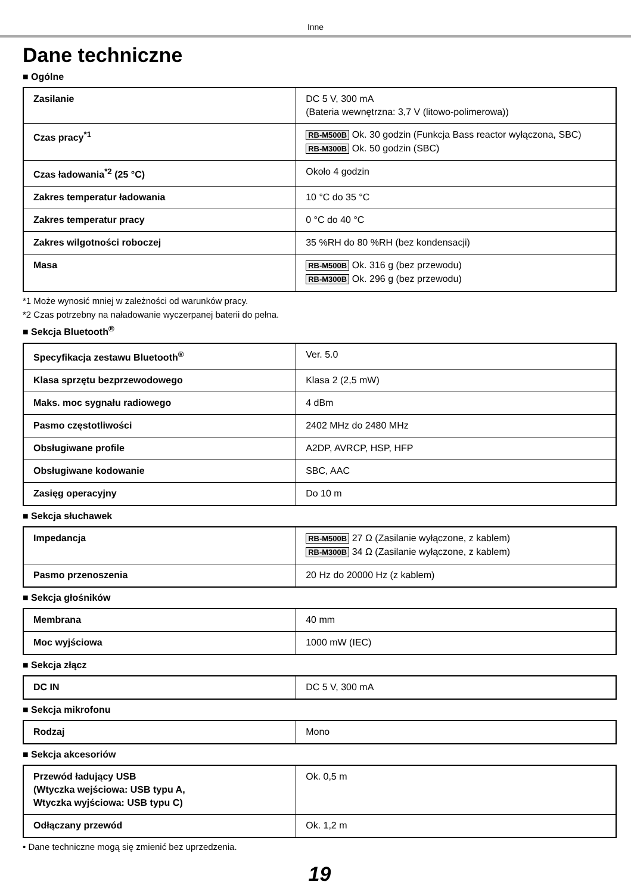Inne
Dane techniczne
■ Ogólne
| Zasilanie | DC 5 V, 300 mA (Bateria wewnętrzna: 3,7 V (litowo-polimerowa)) |
| Czas pracy<sup>*1</sup> | RB-M500B Ok. 30 godzin (Funkcja Bass reactor wyłączona, SBC) RB-M300B Ok. 50 godzin (SBC) |
| Czas ładowania<sup>*2</sup> (25 °C) | Około 4 godzin |
| Zakres temperatur ładowania | 10 °C do 35 °C |
| Zakres temperatur pracy | 0 °C do 40 °C |
| Zakres wilgotności roboczej | 35 %RH do 80 %RH (bez kondensacji) |
| Masa | RB-M500B Ok. 316 g (bez przewodu) RB-M300B Ok. 296 g (bez przewodu) |
*1 Może wynosić mniej w zależności od warunków pracy.
*2 Czas potrzebny na naładowanie wyczerpanej baterii do pełna.
■ Sekcja Bluetooth<sup>®</sup>
| Specyfikacja zestawu Bluetooth<sup>®</sup> | Ver. 5.0 |
| Klasa sprzętu bezprzewodowego | Klasa 2 (2,5 mW) |
| Maks. moc sygnału radiowego | 4 dBm |
| Pasmo częstotliwości | 2402 MHz do 2480 MHz |
| Obsługiwane profile | A2DP, AVRCP, HSP, HFP |
| Obsługiwane kodowanie | SBC, AAC |
| Zasięg operacyjny | Do 10 m |
■ Sekcja słuchawek
| Impedancja | RB-M500B 27 Ω (Zasilanie wyłączone, z kablem) RB-M300B 34 Ω (Zasilanie wyłączone, z kablem) |
| Pasmo przenoszenia | 20 Hz do 20000 Hz (z kablem) |
■ Sekcja głośników
| Membrana | 40 mm |
| Moc wyjściowa | 1000 mW (IEC) |
■ Sekcja złącz
| DC IN | DC 5 V, 300 mA |
■ Sekcja mikrofonu
| Rodzaj | Mono |
■ Sekcja akcesoriów
| Przewód ładujący USB (Wtyczka wejściowa: USB typu A, Wtyczka wyjściowa: USB typu C) | Ok. 0,5 m |
| Odłączany przewód | Ok. 1,2 m |
• Dane techniczne mogą się zmienić bez uprzedzenia.
19